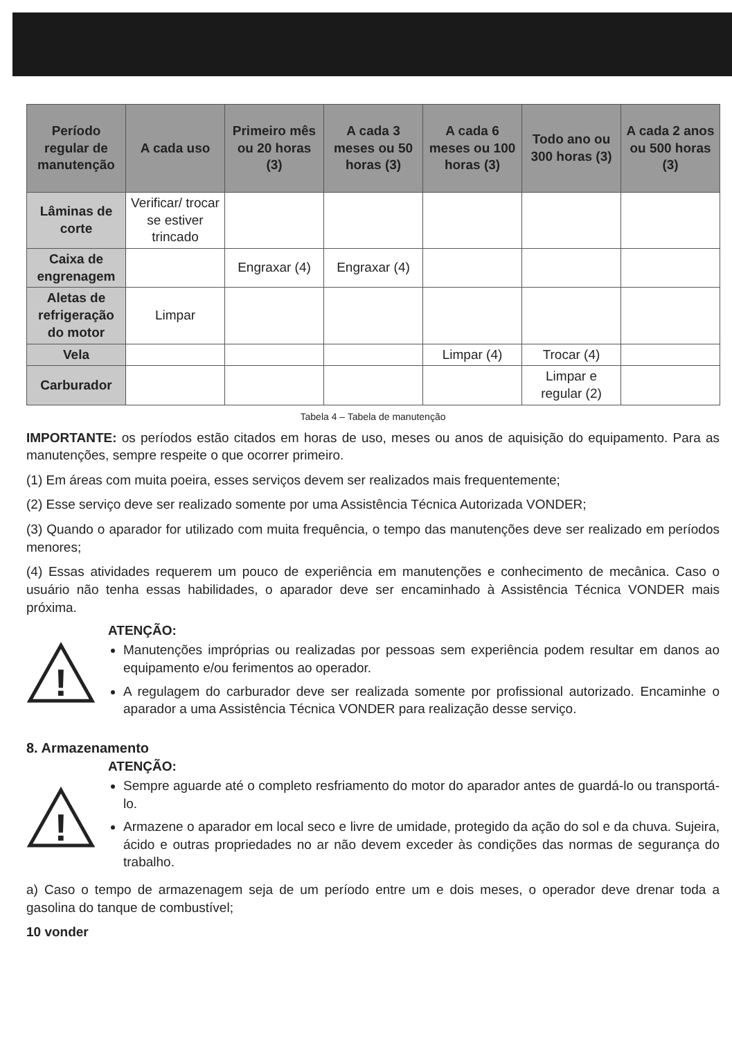| Período regular de manutenção | A cada uso | Primeiro mês ou 20 horas (3) | A cada 3 meses ou 50 horas (3) | A cada 6 meses ou 100 horas (3) | Todo ano ou 300 horas (3) | A cada 2 anos ou 500 horas (3) |
| --- | --- | --- | --- | --- | --- | --- |
| Lâminas de corte | Verificar/ trocar se estiver trincado | | | | | |
| Caixa de engrenagem | | Engraxar (4) | Engraxar (4) | | | |
| Aletas de refrigeração do motor | Limpar | | | | | |
| Vela | | | | Limpar (4) | Trocar (4) | |
| Carburador | | | | | Limpar e regular (2) | |
Tabela 4 – Tabela de manutenção
IMPORTANTE: os períodos estão citados em horas de uso, meses ou anos de aquisição do equipamento. Para as manutenções, sempre respeite o que ocorrer primeiro.
(1) Em áreas com muita poeira, esses serviços devem ser realizados mais frequentemente;
(2) Esse serviço deve ser realizado somente por uma Assistência Técnica Autorizada VONDER;
(3) Quando o aparador for utilizado com muita frequência, o tempo das manutenções deve ser realizado em períodos menores;
(4) Essas atividades requerem um pouco de experiência em manutenções e conhecimento de mecânica. Caso o usuário não tenha essas habilidades, o aparador deve ser encaminhado à Assistência Técnica VONDER mais próxima.
!
ATENÇÃO:
Manutenções impróprias ou realizadas por pessoas sem experiência podem resultar em danos ao equipamento e/ou ferimentos ao operador.
A regulagem do carburador deve ser realizada somente por profissional autorizado. Encaminhe o aparador a uma Assistência Técnica VONDER para realização desse serviço.
8. Armazenamento
!
ATENÇÃO:
Sempre aguarde até o completo resfriamento do motor do aparador antes de guardá-lo ou transportá-lo.
Armazene o aparador em local seco e livre de umidade, protegido da ação do sol e da chuva. Sujeira, ácido e outras propriedades no ar não devem exceder às condições das normas de segurança do trabalho.
a) Caso o tempo de armazenagem seja de um período entre um e dois meses, o operador deve drenar toda a gasolina do tanque de combustível;
10 vonder